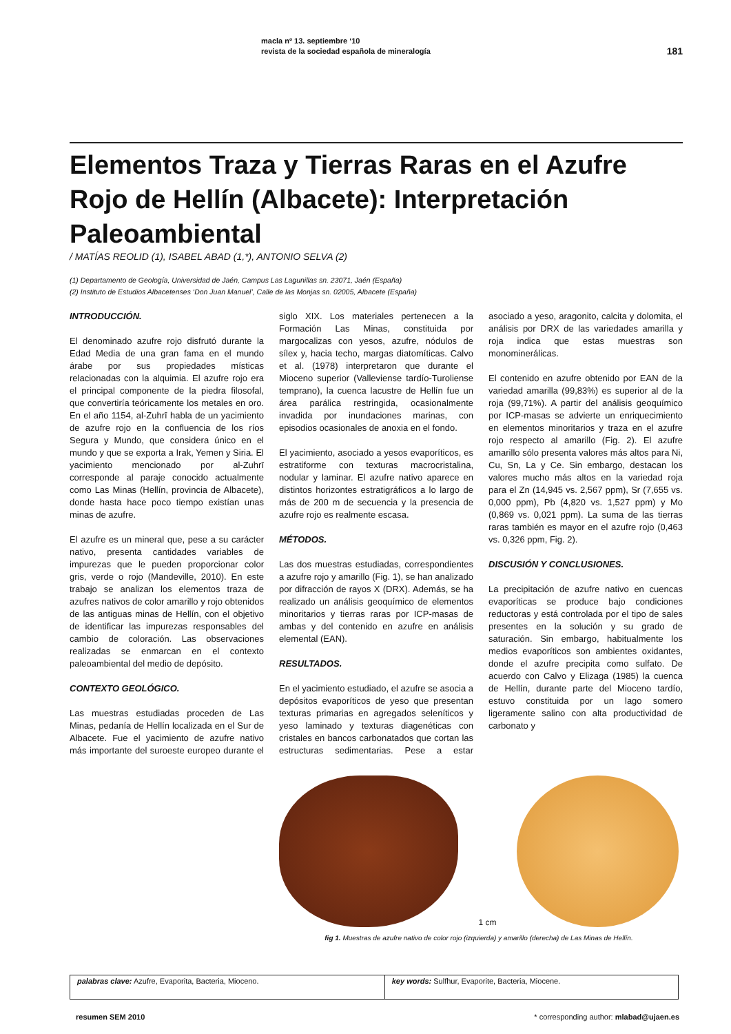macla nº 13. septiembre ‘10
revista de la sociedad española de mineralogía
181
Elementos Traza y Tierras Raras en el Azufre Rojo de Hellín (Albacete): Interpretación Paleoambiental
/ MATÍAS REOLID (1), ISABEL ABAD (1,*), ANTONIO SELVA (2)
(1) Departamento de Geología, Universidad de Jaén, Campus Las Lagunillas sn. 23071, Jaén (España)
(2) Instituto de Estudios Albacetenses ‘Don Juan Manuel’, Calle de las Monjas sn. 02005, Albacete (España)
INTRODUCCIÓN.
El denominado azufre rojo disfrutó durante la Edad Media de una gran fama en el mundo árabe por sus propiedades místicas relacionadas con la alquimia. El azufre rojo era el principal componente de la piedra filosofal, que convertiría teóricamente los metales en oro. En el año 1154, al-Zuhrī habla de un yacimiento de azufre rojo en la confluencia de los ríos Segura y Mundo, que considera único en el mundo y que se exporta a Irak, Yemen y Siria. El yacimiento mencionado por al-Zuhrī corresponde al paraje conocido actualmente como Las Minas (Hellín, provincia de Albacete), donde hasta hace poco tiempo existían unas minas de azufre.
El azufre es un mineral que, pese a su carácter nativo, presenta cantidades variables de impurezas que le pueden proporcionar color gris, verde o rojo (Mandeville, 2010). En este trabajo se analizan los elementos traza de azufres nativos de color amarillo y rojo obtenidos de las antiguas minas de Hellín, con el objetivo de identificar las impurezas responsables del cambio de coloración. Las observaciones realizadas se enmarcan en el contexto paleoambiental del medio de depósito.
CONTEXTO GEOLÓGICO.
Las muestras estudiadas proceden de Las Minas, pedanía de Hellín localizada en el Sur de Albacete. Fue el yacimiento de azufre nativo más importante del suroeste europeo durante el siglo XIX. Los materiales pertenecen a la Formación Las Minas, constituida por margocalizas con yesos, azufre, nódulos de sílex y, hacia techo, margas diatomíticas. Calvo et al. (1978) interpretaron que durante el Mioceno superior (Valleviense tardío-Turoliense temprano), la cuenca lacustre de Hellín fue un área parálica restringida, ocasionalmente invadida por inundaciones marinas, con episodios ocasionales de anoxia en el fondo.
El yacimiento, asociado a yesos evaporíticos, es estratiforme con texturas macrocristalina, nodular y laminar. El azufre nativo aparece en distintos horizontes estratigráficos a lo largo de más de 200 m de secuencia y la presencia de azufre rojo es realmente escasa.
MÉTODOS.
Las dos muestras estudiadas, correspondientes a azufre rojo y amarillo (Fig. 1), se han analizado por difracción de rayos X (DRX). Además, se ha realizado un análisis geoquímico de elementos minoritarios y tierras raras por ICP-masas de ambas y del contenido en azufre en análisis elemental (EAN).
RESULTADOS.
En el yacimiento estudiado, el azufre se asocia a depósitos evaporíticos de yeso que presentan texturas primarias en agregados seleníticos y yeso laminado y texturas diagenéticas con cristales en bancos carbonatados que cortan las estructuras sedimentarias. Pese a estar asociado a yeso, aragonito, calcita y dolomita, el análisis por DRX de las variedades amarilla y roja indica que estas muestras son monominerálicas.
El contenido en azufre obtenido por EAN de la variedad amarilla (99,83%) es superior al de la roja (99,71%). A partir del análisis geoquímico por ICP-masas se advierte un enriquecimiento en elementos minoritarios y traza en el azufre rojo respecto al amarillo (Fig. 2). El azufre amarillo sólo presenta valores más altos para Ni, Cu, Sn, La y Ce. Sin embargo, destacan los valores mucho más altos en la variedad roja para el Zn (14,945 vs. 2,567 ppm), Sr (7,655 vs. 0,000 ppm), Pb (4,820 vs. 1,527 ppm) y Mo (0,869 vs. 0,021 ppm). La suma de las tierras raras también es mayor en el azufre rojo (0,463 vs. 0,326 ppm, Fig. 2).
DISCUSIÓN Y CONCLUSIONES.
La precipitación de azufre nativo en cuencas evaporíticas se produce bajo condiciones reductoras y está controlada por el tipo de sales presentes en la solución y su grado de saturación. Sin embargo, habitualmente los medios evaporíticos son ambientes oxidantes, donde el azufre precipita como sulfato. De acuerdo con Calvo y Elizaga (1985) la cuenca de Hellín, durante parte del Mioceno tardío, estuvo constituida por un lago somero ligeramente salino con alta productividad de carbonato y
1 cm
fig 1. Muestras de azufre nativo de color rojo (izquierda) y amarillo (derecha) de Las Minas de Hellín.
| palabras clave: Azufre, Evaporita, Bacteria, Mioceno. | key words: Sulfhur, Evaporite, Bacteria, Miocene. |
resumen SEM 2010 * corresponding author: mlabad@ujaen.es